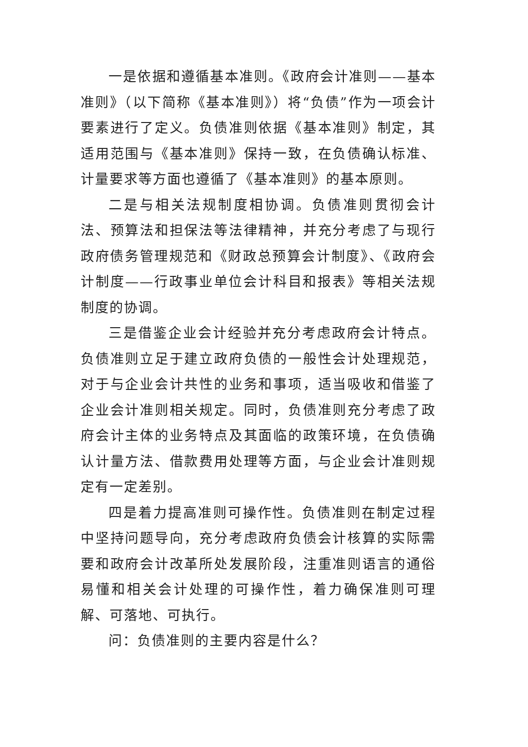一是依据和遵循基本准则。《政府会计准则——基本准则》（以下简称《基本准则》）将“负债”作为一项会计要素进行了定义。负债准则依据《基本准则》制定，其适用范围与《基本准则》保持一致，在负债确认标准、计量要求等方面也遵循了《基本准则》的基本原则。
二是与相关法规制度相协调。负债准则贯彻会计法、预算法和担保法等法律精神，并充分考虑了与现行政府债务管理规范和《财政总预算会计制度》、《政府会计制度——行政事业单位会计科目和报表》等相关法规制度的协调。
三是借鉴企业会计经验并充分考虑政府会计特点。负债准则立足于建立政府负债的一般性会计处理规范，对于与企业会计共性的业务和事项，适当吸收和借鉴了企业会计准则相关规定。同时，负债准则充分考虑了政府会计主体的业务特点及其面临的政策环境，在负债确认计量方法、借款费用处理等方面，与企业会计准则规定有一定差别。
四是着力提高准则可操作性。负债准则在制定过程中坚持问题导向，充分考虑政府负债会计核算的实际需要和政府会计改革所处发展阶段，注重准则语言的通俗易懂和相关会计处理的可操作性，着力确保准则可理解、可落地、可执行。
问：负债准则的主要内容是什么？